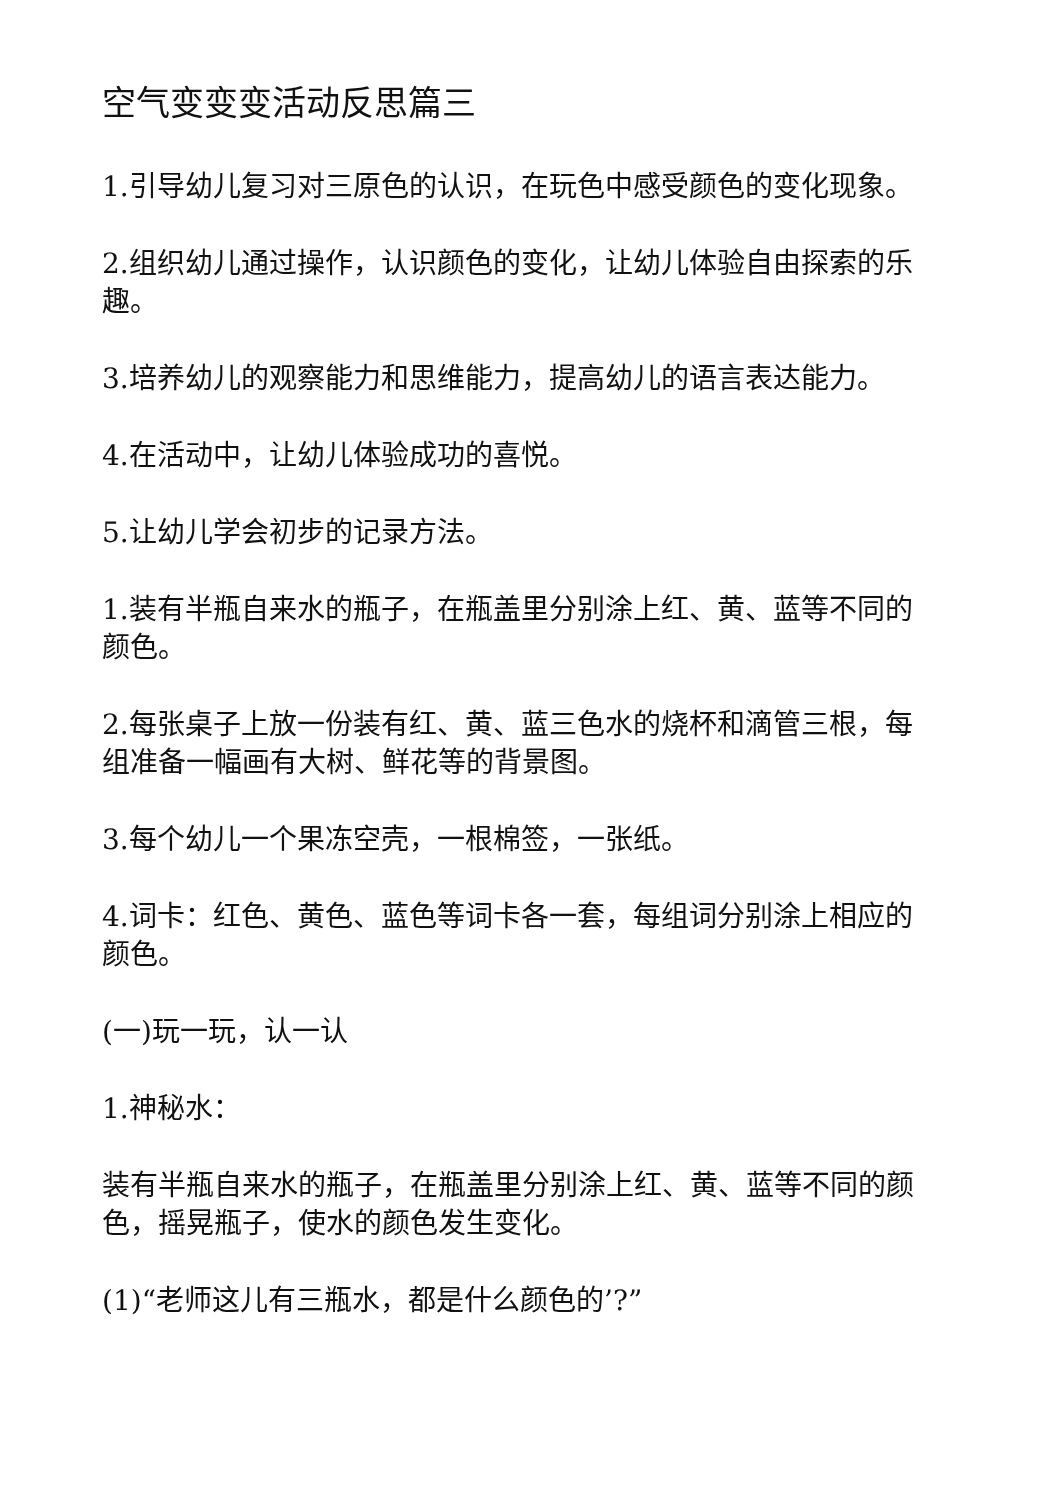空气变变变活动反思篇三
1.引导幼儿复习对三原色的认识，在玩色中感受颜色的变化现象。
2.组织幼儿通过操作，认识颜色的变化，让幼儿体验自由探索的乐趣。
3.培养幼儿的观察能力和思维能力，提高幼儿的语言表达能力。
4.在活动中，让幼儿体验成功的喜悦。
5.让幼儿学会初步的记录方法。
1.装有半瓶自来水的瓶子，在瓶盖里分别涂上红、黄、蓝等不同的颜色。
2.每张桌子上放一份装有红、黄、蓝三色水的烧杯和滴管三根，每组准备一幅画有大树、鲜花等的背景图。
3.每个幼儿一个果冻空壳，一根棉签，一张纸。
4.词卡：红色、黄色、蓝色等词卡各一套，每组词分别涂上相应的颜色。
(一)玩一玩，认一认
1.神秘水：
装有半瓶自来水的瓶子，在瓶盖里分别涂上红、黄、蓝等不同的颜色，摇晃瓶子，使水的颜色发生变化。
(1)“老师这儿有三瓶水，都是什么颜色的’?”